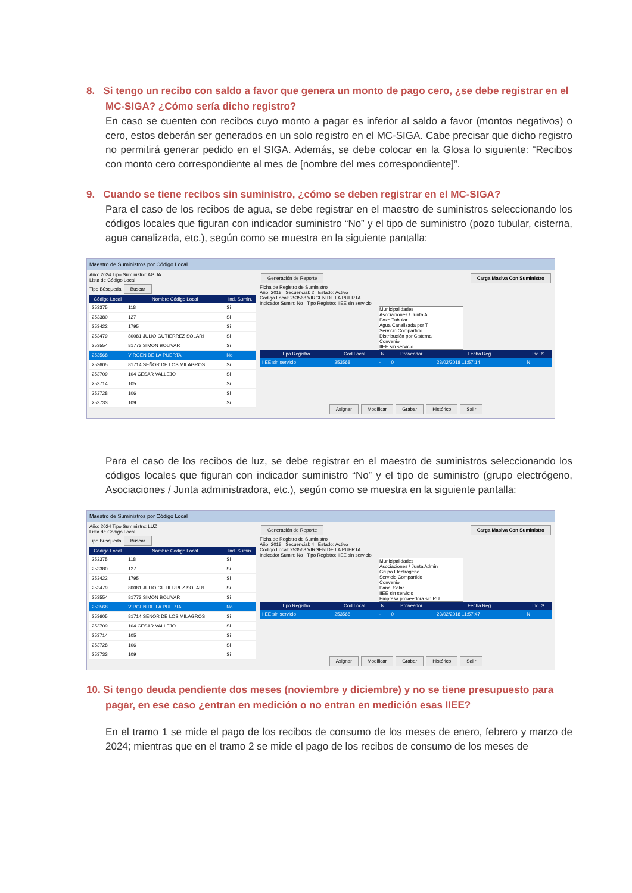8. Si tengo un recibo con saldo a favor que genera un monto de pago cero, ¿se debe registrar en el MC-SIGA? ¿Cómo sería dicho registro?
En caso se cuenten con recibos cuyo monto a pagar es inferior al saldo a favor (montos negativos) o cero, estos deberán ser generados en un solo registro en el MC-SIGA. Cabe precisar que dicho registro no permitirá generar pedido en el SIGA. Además, se debe colocar en la Glosa lo siguiente: “Recibos con monto cero correspondiente al mes de [nombre del mes correspondiente]”.
9. Cuando se tiene recibos sin suministro, ¿cómo se deben registrar en el MC-SIGA?
Para el caso de los recibos de agua, se debe registrar en el maestro de suministros seleccionando los códigos locales que figuran con indicador suministro “No” y el tipo de suministro (pozo tubular, cisterna, agua canalizada, etc.), según como se muestra en la siguiente pantalla:
Maestro de Suministros por Código Local
Año: 2024 Tipo Suministro: AGUA
Lista de Código Local
Tipo Búsqueda Buscar
| Código Local | Nombre Código Local | Ind. Sumin. |
| --- | --- | --- |
| 253375 | 118 | Si |
| 253380 | 127 | Si |
| 253422 | 1795 | Si |
| 253479 | 80081 JULIO GUTIERREZ SOLARI | Si |
| 253554 | 81773 SIMON BOLIVAR | Si |
| 253568 | VIRGEN DE LA PUERTA | No |
| 253605 | 81714 SEÑOR DE LOS MILAGROS | Si |
| 253709 | 104 CESAR VALLEJO | Si |
| 253714 | 105 | Si |
| 253728 | 106 | Si |
| 253733 | 109 | Si |
Generación de Reporte Carga Masiva Con Suministro
Ficha de Registro de Suministro
Año: 2018 Secuencial: 2 Estado: Activo
Código Local: 253568 VIRGEN DE LA PUERTA
Indicador Sumin: No Tipo Registro: IIEE sin servicio
Municipalidades
Asociaciones / Junta A
Pozo Tubular
Agua Canalizada por T
Servicio Compartido
Distribución por Cisterna
Convenio
IIEE sin servicio
| Tipo Registro | Cód Local | N | Proveedor | Fecha Reg | Ind. S |
| --- | --- | --- | --- | --- | --- |
| IIEE sin servicio | 253568 | - | 0 | 23/02/2018 11:57:14 | N |
Asignar Modificar Grabar Histórico Salir
Para el caso de los recibos de luz, se debe registrar en el maestro de suministros seleccionando los códigos locales que figuran con indicador suministro “No” y el tipo de suministro (grupo electrógeno, Asociaciones / Junta administradora, etc.), según como se muestra en la siguiente pantalla:
Maestro de Suministros por Código Local
Año: 2024 Tipo Suministro: LUZ
Lista de Código Local
Tipo Búsqueda Buscar
| Código Local | Nombre Código Local | Ind. Sumin. |
| --- | --- | --- |
| 253375 | 118 | Si |
| 253380 | 127 | Si |
| 253422 | 1795 | Si |
| 253479 | 80081 JULIO GUTIERREZ SOLARI | Si |
| 253554 | 81773 SIMON BOLIVAR | Si |
| 253568 | VIRGEN DE LA PUERTA | No |
| 253605 | 81714 SEÑOR DE LOS MILAGROS | Si |
| 253709 | 104 CESAR VALLEJO | Si |
| 253714 | 105 | Si |
| 253728 | 106 | Si |
| 253733 | 109 | Si |
Generación de Reporte Carga Masiva Con Suministro
Ficha de Registro de Suministro
Año: 2018 Secuencial: 4 Estado: Activo
Código Local: 253568 VIRGEN DE LA PUERTA
Indicador Sumin: No Tipo Registro: IIEE sin servicio
Municipalidades
Asociaciones / Junta Admin
Grupo Electrogeno
Servicio Compartido
Convenio
Panel Solar
IIEE sin servicio
Empresa proveedora sin RU
| Tipo Registro | Cód Local | N | Proveedor | Fecha Reg | Ind. S |
| --- | --- | --- | --- | --- | --- |
| IIEE sin servicio | 253568 | - | 0 | 23/02/2018 11:57:47 | N |
Asignar Modificar Grabar Histórico Salir
10. Si tengo deuda pendiente dos meses (noviembre y diciembre) y no se tiene presupuesto para pagar, en ese caso ¿entran en medición o no entran en medición esas IIEE?
En el tramo 1 se mide el pago de los recibos de consumo de los meses de enero, febrero y marzo de 2024; mientras que en el tramo 2 se mide el pago de los recibos de consumo de los meses de